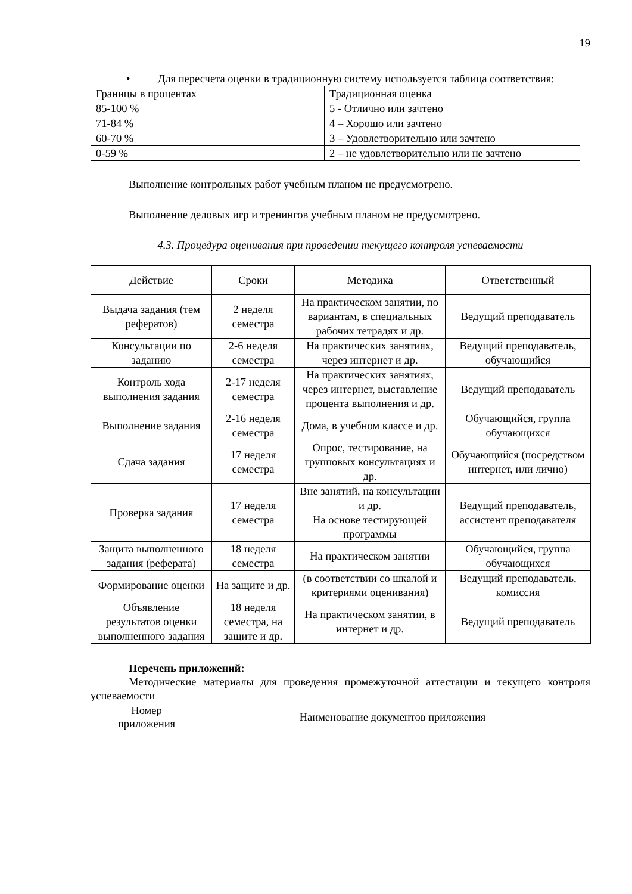19
• Для пересчета оценки в традиционную систему используется таблица соответствия:
| Границы в процентах | Традиционная оценка |
| 85-100 % | 5 - Отлично или зачтено |
| 71-84 % | 4 – Хорошо или зачтено |
| 60-70 % | 3 – Удовлетворительно или зачтено |
| 0-59 % | 2 – не удовлетворительно или не зачтено |
Выполнение контрольных работ учебным планом не предусмотрено.
Выполнение деловых игр и тренингов учебным планом не предусмотрено.
4.3. Процедура оценивания при проведении текущего контроля успеваемости
| Действие | Сроки | Методика | Ответственный |
| --- | --- | --- | --- |
| Выдача задания (тем рефератов) | 2 неделя семестра | На практическом занятии, по вариантам, в специальных рабочих тетрадях и др. | Ведущий преподаватель |
| Консультации по заданию | 2-6 неделя семестра | На практических занятиях, через интернет и др. | Ведущий преподаватель, обучающийся |
| Контроль хода выполнения задания | 2-17 неделя семестра | На практических занятиях, через интернет, выставление процента выполнения и др. | Ведущий преподаватель |
| Выполнение задания | 2-16 неделя семестра | Дома, в учебном классе и др. | Обучающийся, группа обучающихся |
| Сдача задания | 17 неделя семестра | Опрос, тестирование, на групповых консультациях и др. | Обучающийся (посредством интернет, или лично) |
| Проверка задания | 17 неделя семестра | Вне занятий, на консультации и др. На основе тестирующей программы | Ведущий преподаватель, ассистент преподавателя |
| Защита выполненного задания (реферата) | 18 неделя семестра | На практическом занятии | Обучающийся, группа обучающихся |
| Формирование оценки | На защите и др. | (в соответствии со шкалой и критериями оценивания) | Ведущий преподаватель, комиссия |
| Объявление результатов оценки выполненного задания | 18 неделя семестра, на защите и др. | На практическом занятии, в интернет и др. | Ведущий преподаватель |
Перечень приложений:
Методические материалы для проведения промежуточной аттестации и текущего контроля успеваемости
| Номер приложения | Наименование документов приложения |